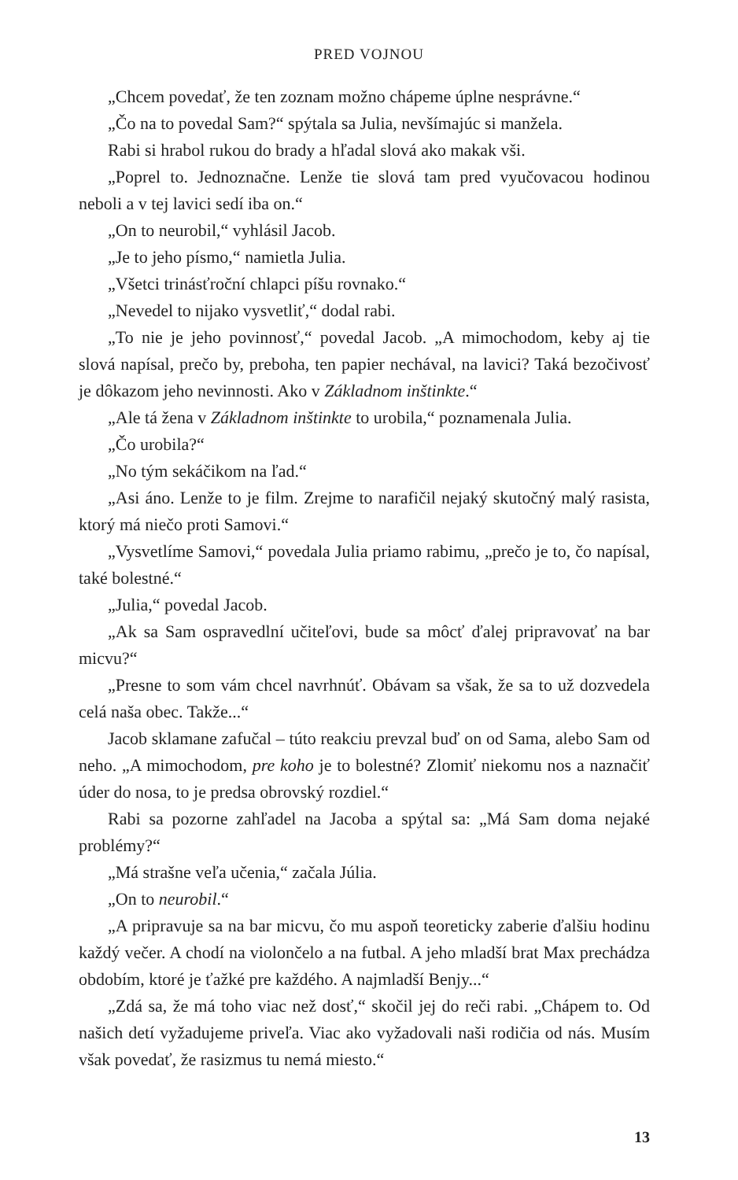PRED VOJNOU
„Chcem povedať, že ten zoznam možno chápeme úplne nesprávne.“
„Čo na to povedal Sam?“ spýtala sa Julia, nevšímajúc si manžela.
Rabi si hrabol rukou do brady a hľadal slová ako makak vši.
„Poprel to. Jednoznačne. Lenže tie slová tam pred vyučovacou hodinou neboli a v tej lavici sedí iba on.“
„On to neurobil,“ vyhlásil Jacob.
„Je to jeho písmo,“ namietla Julia.
„Všetci trinásťroční chlapci píšu rovnako.“
„Nevedel to nijako vysvetliť,“ dodal rabi.
„To nie je jeho povinnosť,“ povedal Jacob. „A mimochodom, keby aj tie slová napísal, prečo by, preboha, ten papier nechával, na lavici? Taká bezočivosť je dôkazom jeho nevinnosti. Ako v Základnom inštinkte.“
„Ale tá žena v Základnom inštinkte to urobila,“ poznamenala Julia.
„Čo urobila?“
„No tým sekáčikom na ľad.“
„Asi áno. Lenže to je film. Zrejme to narafičil nejaký skutočný malý rasista, ktorý má niečo proti Samovi.“
„Vysvetlíme Samovi,“ povedala Julia priamo rabimu, „prečo je to, čo napísal, také bolestné.“
„Julia,“ povedal Jacob.
„Ak sa Sam ospravedlní učiteľovi, bude sa môcť ďalej pripravovať na bar micvu?“
„Presne to som vám chcel navrhnúť. Obávam sa však, že sa to už dozvedela celá naša obec. Takže...“
Jacob sklamane zafučal – túto reakciu prevzal buď on od Sama, alebo Sam od neho. „A mimochodom, pre koho je to bolestné? Zlomiť niekomu nos a naznačiť úder do nosa, to je predsa obrovský rozdiel.“
Rabi sa pozorne zahľadel na Jacoba a spýtal sa: „Má Sam doma nejaké problémy?“
„Má strašne veľa učenia,“ začala Júlia.
„On to neurobil.“
„A pripravuje sa na bar micvu, čo mu aspoň teoreticky zaberie ďalšiu hodinu každý večer. A chodí na violončelo a na futbal. A jeho mladší brat Max prechádza obdobím, ktoré je ťažké pre každého. A najmladší Benjy...“
„Zdá sa, že má toho viac než dosť,“ skočil jej do reči rabi. „Chápem to. Od našich detí vyžadujeme priveľa. Viac ako vyžadovali naši rodičia od nás. Musím však povedať, že rasizmus tu nemá miesto.“
13